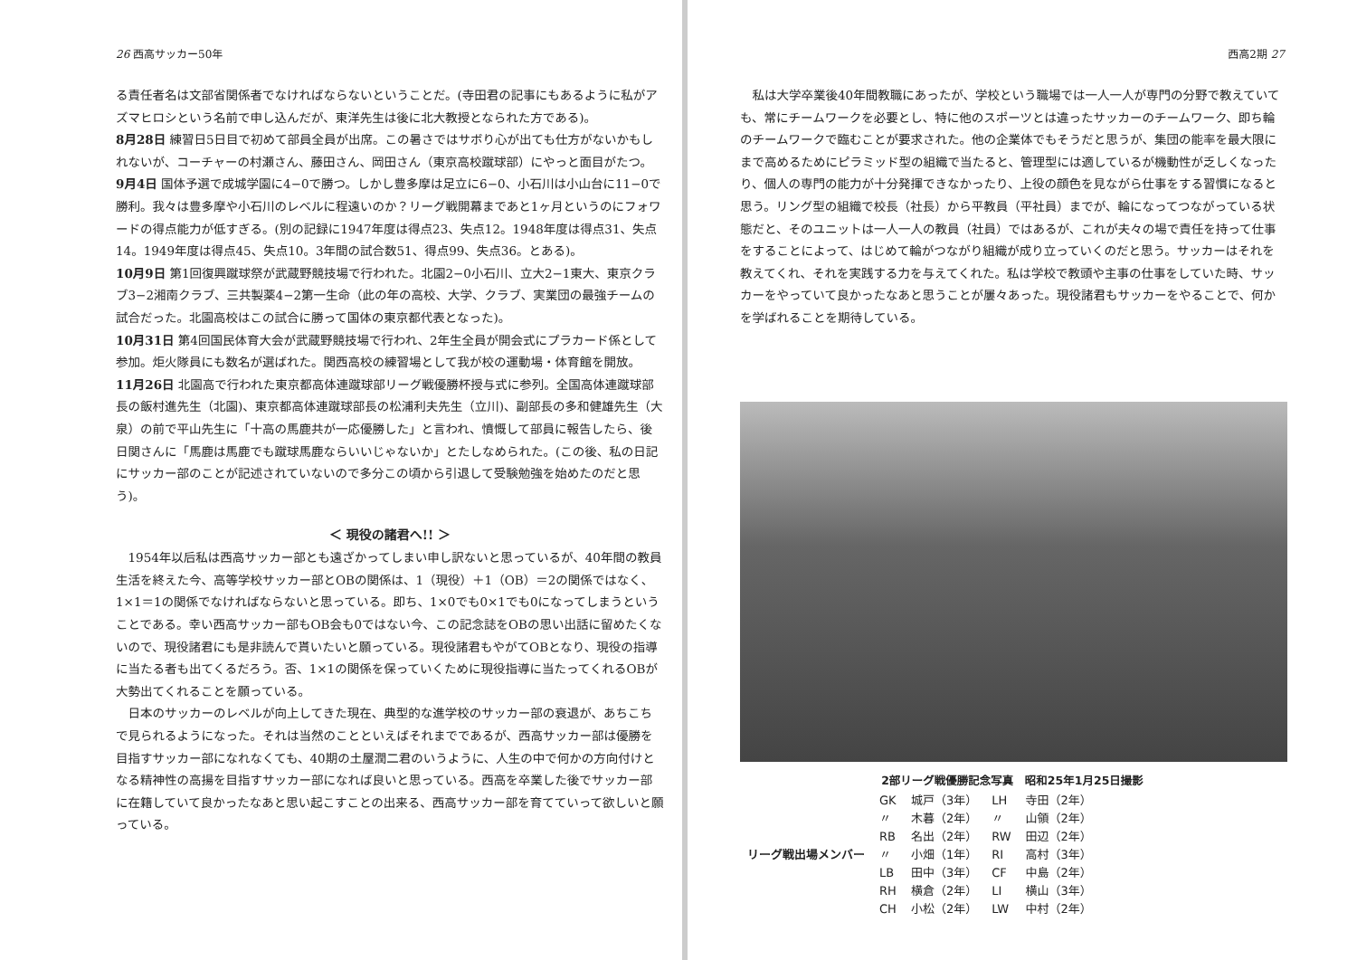26 西高サッカー50年
る責任者名は文部省関係者でなければならないということだ。(寺田君の記事にもあるように私がアズマヒロシという名前で申し込んだが、東洋先生は後に北大教授となられた方である)。
8月28日 練習日5日目で初めて部員全員が出席。この暑さではサボり心が出ても仕方がないかもしれないが、コーチャーの村瀬さん、藤田さん、岡田さん（東京高校蹴球部）にやっと面目がたつ。
9月4日 国体予選で成城学園に4−0で勝つ。しかし豊多摩は足立に6−0、小石川は小山台に11−0で勝利。我々は豊多摩や小石川のレベルに程遠いのか？リーグ戦開幕まであと1ヶ月というのにフォワードの得点能力が低すぎる。(別の記録に1947年度は得点23、失点12。1948年度は得点31、失点14。1949年度は得点45、失点10。3年間の試合数51、得点99、失点36。とある)。
10月9日 第1回復興蹴球祭が武蔵野競技場で行われた。北園2−0小石川、立大2−1東大、東京クラブ3−2湘南クラブ、三共製薬4−2第一生命（此の年の高校、大学、クラブ、実業団の最強チームの試合だった。北園高校はこの試合に勝って国体の東京都代表となった)。
10月31日 第4回国民体育大会が武蔵野競技場で行われ、2年生全員が開会式にプラカード係として参加。炬火隊員にも数名が選ばれた。関西高校の練習場として我が校の運動場・体育館を開放。
11月26日 北園高で行われた東京都高体連蹴球部リーグ戦優勝杯授与式に参列。全国高体連蹴球部長の飯村進先生（北園)、東京都高体連蹴球部長の松浦利夫先生（立川)、副部長の多和健雄先生（大泉）の前で平山先生に「十高の馬鹿共が一応優勝した」と言われ、憤慨して部員に報告したら、後日関さんに「馬鹿は馬鹿でも蹴球馬鹿ならいいじゃないか」とたしなめられた。(この後、私の日記にサッカー部のことが記述されていないので多分この頃から引退して受験勉強を始めたのだと思う)。
＜ 現役の諸君へ!! ＞
　1954年以后私は西高サッカー部とも遠ざかってしまい申し訳ないと思っているが、40年間の教員生活を終えた今、高等学校サッカー部とOBの関係は、1（現役）＋1（OB）＝2の関係ではなく、1×1＝1の関係でなければならないと思っている。即ち、1×0でも0×1でも0になってしまうということである。幸い西高サッカー部もOB会も0ではない今、この記念誌をOBの思い出話に留めたくないので、現役諸君にも是非読んで貰いたいと願っている。現役諸君もやがてOBとなり、現役の指導に当たる者も出てくるだろう。否、1×1の関係を保っていくために現役指導に当たってくれるOBが大勢出てくれることを願っている。
　日本のサッカーのレベルが向上してきた現在、典型的な進学校のサッカー部の衰退が、あちこちで見られるようになった。それは当然のことといえばそれまでであるが、西高サッカー部は優勝を目指すサッカー部になれなくても、40期の土屋潤二君のいうように、人生の中で何かの方向付けとなる精神性の高揚を目指すサッカー部になれば良いと思っている。西高を卒業した後でサッカー部に在籍していて良かったなあと思い起こすことの出来る、西高サッカー部を育てていって欲しいと願っている。
西高2期 27
　私は大学卒業後40年間教職にあったが、学校という職場では一人一人が専門の分野で教えていても、常にチームワークを必要とし、特に他のスポーツとは違ったサッカーのチームワーク、即ち輪のチームワークで臨むことが要求された。他の企業体でもそうだと思うが、集団の能率を最大限にまで高めるためにピラミッド型の組織で当たると、管理型には適しているが機動性が乏しくなったり、個人の専門の能力が十分発揮できなかったり、上役の顔色を見ながら仕事をする習慣になると思う。リング型の組織で校長（社長）から平教員（平社員）までが、輪になってつながっている状態だと、そのユニットは一人一人の教員（社員）ではあるが、これが夫々の場で責任を持って仕事をすることによって、はじめて輪がつながり組織が成り立っていくのだと思う。サッカーはそれを教えてくれ、それを実践する力を与えてくれた。私は学校で教頭や主事の仕事をしていた時、サッカーをやっていて良かったなあと思うことが屢々あった。現役諸君もサッカーをやることで、何かを学ばれることを期待している。
2部リーグ戦優勝記念写真　昭和25年1月25日撮影
| リーグ戦出場メンバー | GK | 城戸（3年） | LH | 寺田（2年） |
| | 〃 | 木暮（2年） | 〃 | 山領（2年） |
| | RB | 名出（2年） | RW | 田辺（2年） |
| | 〃 | 小畑（1年） | RI | 高村（3年） |
| | LB | 田中（3年） | CF | 中島（2年） |
| | RH | 横倉（2年） | LI | 横山（3年） |
| | CH | 小松（2年） | LW | 中村（2年） |